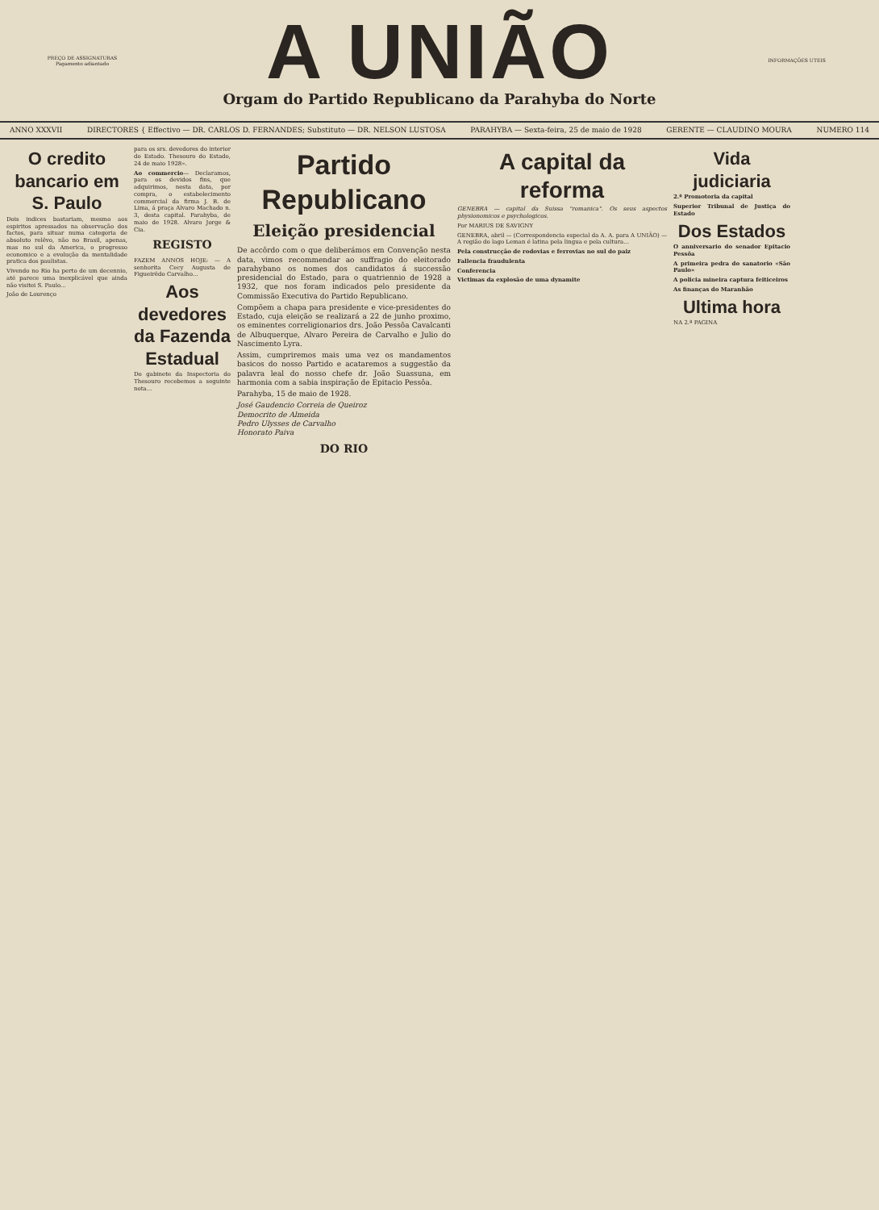PREÇO DE ASSIGNATURAS
Pagamento adiantado
A UNIÃO
Orgam do Partido Republicano da Parahyba do Norte
INFORMAÇÕES UTEIS
ANNO XXXVII DIRECTORES { Effectivo — DR. CARLOS D. FERNANDES; Substituto — DR. NELSON LUSTOSA PARAHYBA — Sexta-feira, 25 de maio de 1928 GERENTE — CLAUDINO MOURA NUMERO 114
O credito bancario em S. Paulo
Dois indices bastariam, mesmo aos espiritos apressados na observação dos factos, para situar numa categoria de absoluto relêvo, não no Brasil, apenas, mas no sul da America, o progresso economico e a evolução da mentalidade pratica dos paulistas.
Vivendo no Rio ha perto de um decennio, até parece uma inexplicável que ainda não visitei S. Paulo...
João de Lourenço
para os srs. devedores do interior do Estado. Thesouro do Estado, 24 de maio 1928».
Ao commercio— Declaramos, para os devidos fins, que adquirimos, nesta data, por compra, o estabelecimento commercial da firma J. B. de Lima, á praça Alvaro Machado n. 3, desta capital. Parahyba, de maio de 1928. Alvaro Jorge & Cia.
REGISTO
FAZEM ANNOS HOJE: — A senhorita Cecy Augusta de Figueirêdo Carvalho...
Aos devedores da Fazenda Estadual
Do gabinete da Inspectoria do Thesouro recebemos a seguinte nota...
Partido Republicano
Eleição presidencial
De accôrdo com o que deliberámos em Convenção nesta data, vimos recommendar ao suffragio do eleitorado parahybano os nomes dos candidatos á successão presidencial do Estado, para o quatriennio de 1928 a 1932, que nos foram indicados pelo presidente da Commissão Executiva do Partido Republicano.
Compõem a chapa para presidente e vice-presidentes do Estado, cuja eleição se realizará a 22 de junho proximo, os eminentes correligionarios drs. João Pessôa Cavalcanti de Albuquerque, Alvaro Pereira de Carvalho e Julio do Nascimento Lyra.
Assim, cumpriremos mais uma vez os mandamentos basicos do nosso Partido e acataremos a suggestão da palavra leal do nosso chefe dr. João Suassuna, em harmonia com a sabia inspiração de Epitacio Pessôa.
Parahyba, 15 de maio de 1928.
José Gaudencio Correia de Queiroz
Democrito de Almeida
Pedro Ulysses de Carvalho
Honorato Paiva
DO RIO
A capital da reforma
GENEBRA — capital da Suissa "romanica". Os seus aspectos physionomicos e psychologicos.
Por MARIUS DE SAVIGNY
GENEBRA, abril — (Correspondencia especial da A. A. para A UNIÃO) — A região do lago Leman é latina pela lingua e pela cultura...
Pela construcção de rodovias e ferrovias no sul do paiz
Fallencia fraudulenta
Conferencia
Victimas da explosão de uma dynamite
Vida judiciaria
2.ª Promotoria da capital
Superior Tribunal de Justiça do Estado
Dos Estados
O anniversario do senador Epitacio Pessôa
A primeira pedra do sanatorio «São Paulo»
A policia mineira captura feiticeiros
As finanças do Maranhão
Ultima hora
NA 2.ª PAGINA